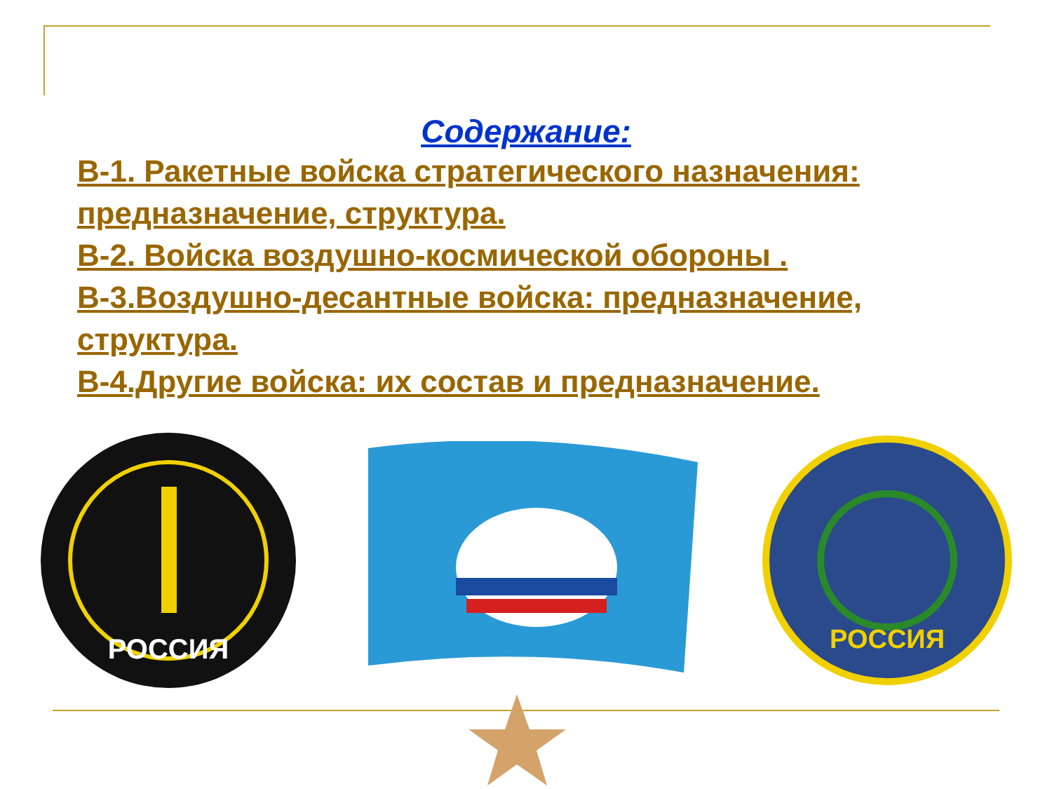Содержание:
В-1. Ракетные войска стратегического назначения: предназначение, структура.
В-2. Войска воздушно-космической обороны .
В-3.Воздушно-десантные войска: предназначение, структура.
В-4.Другие войска: их состав и предназначение.
РОССИЯ
РОССИЯ